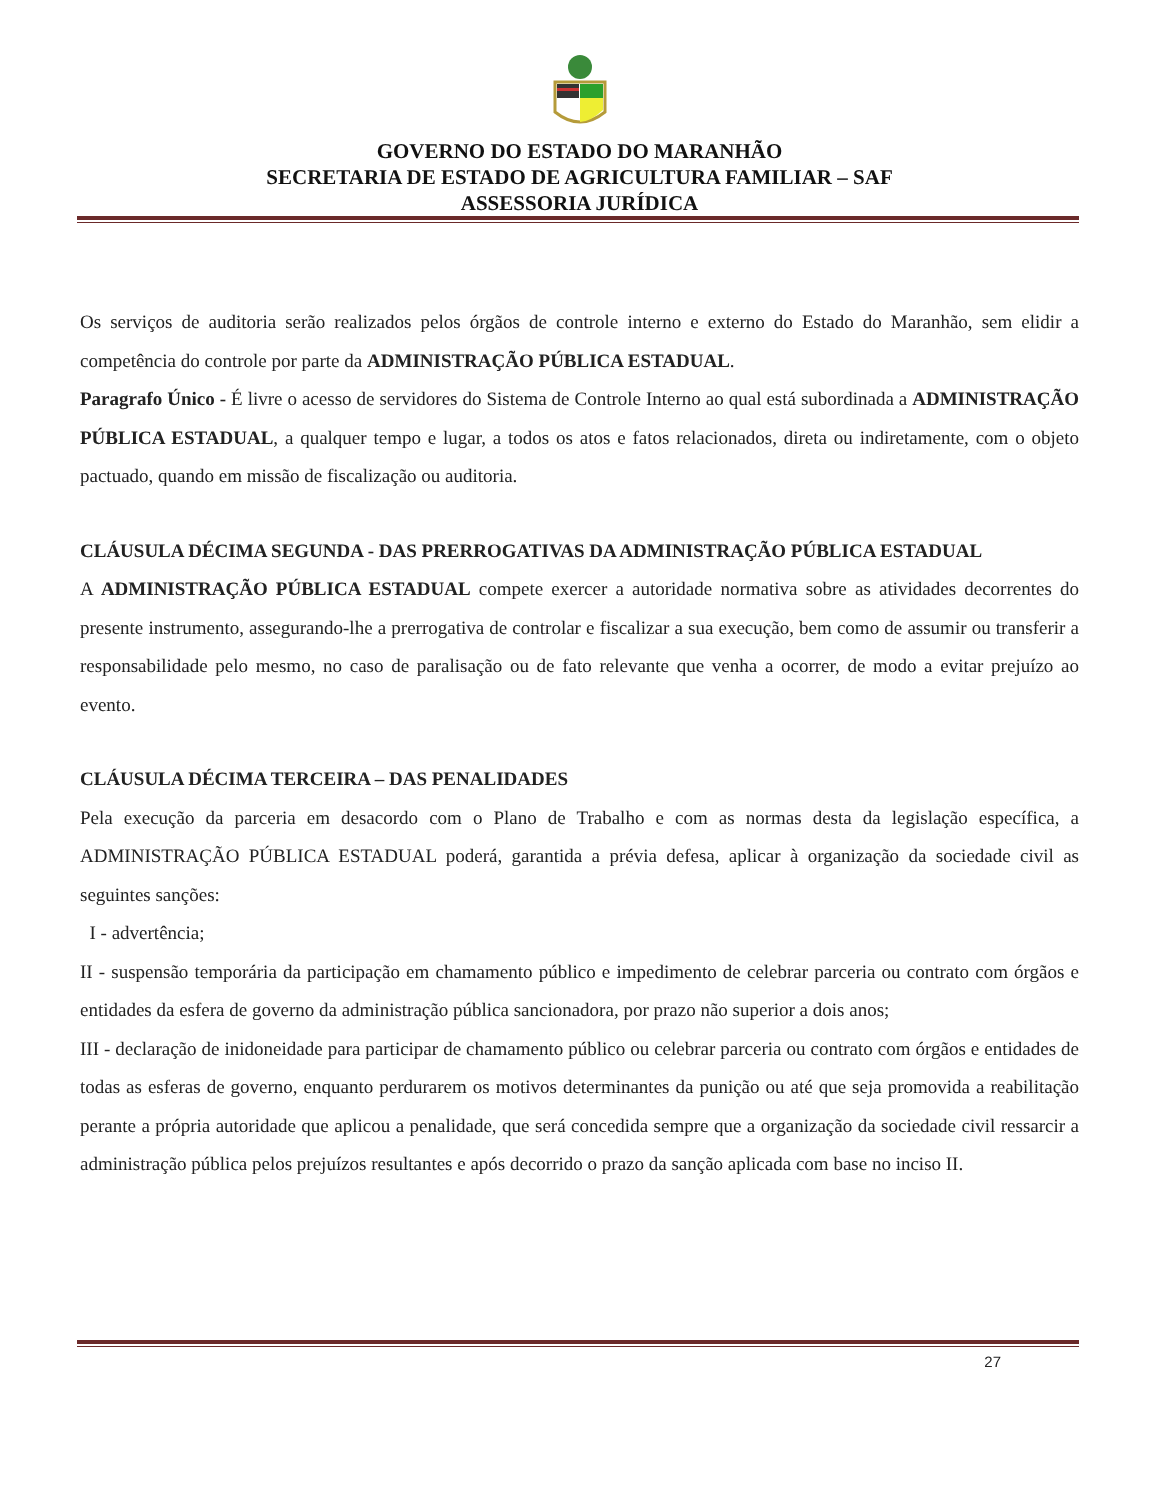GOVERNO DO ESTADO DO MARANHÃO
SECRETARIA DE ESTADO DE AGRICULTURA FAMILIAR – SAF
ASSESSORIA JURÍDICA
Os serviços de auditoria serão realizados pelos órgãos de controle interno e externo do Estado do Maranhão, sem elidir a competência do controle por parte da ADMINISTRAÇÃO PÚBLICA ESTADUAL.
Paragrafo Único - É livre o acesso de servidores do Sistema de Controle Interno ao qual está subordinada a ADMINISTRAÇÃO PÚBLICA ESTADUAL, a qualquer tempo e lugar, a todos os atos e fatos relacionados, direta ou indiretamente, com o objeto pactuado, quando em missão de fiscalização ou auditoria.
CLÁUSULA DÉCIMA SEGUNDA - DAS PRERROGATIVAS DA ADMINISTRAÇÃO PÚBLICA ESTADUAL
A ADMINISTRAÇÃO PÚBLICA ESTADUAL compete exercer a autoridade normativa sobre as atividades decorrentes do presente instrumento, assegurando-lhe a prerrogativa de controlar e fiscalizar a sua execução, bem como de assumir ou transferir a responsabilidade pelo mesmo, no caso de paralisação ou de fato relevante que venha a ocorrer, de modo a evitar prejuízo ao evento.
CLÁUSULA DÉCIMA TERCEIRA – DAS PENALIDADES
Pela execução da parceria em desacordo com o Plano de Trabalho e com as normas desta da legislação específica, a ADMINISTRAÇÃO PÚBLICA ESTADUAL poderá, garantida a prévia defesa, aplicar à organização da sociedade civil as seguintes sanções:
I - advertência;
II - suspensão temporária da participação em chamamento público e impedimento de celebrar parceria ou contrato com órgãos e entidades da esfera de governo da administração pública sancionadora, por prazo não superior a dois anos;
III - declaração de inidoneidade para participar de chamamento público ou celebrar parceria ou contrato com órgãos e entidades de todas as esferas de governo, enquanto perdurarem os motivos determinantes da punição ou até que seja promovida a reabilitação perante a própria autoridade que aplicou a penalidade, que será concedida sempre que a organização da sociedade civil ressarcir a administração pública pelos prejuízos resultantes e após decorrido o prazo da sanção aplicada com base no inciso II.
27